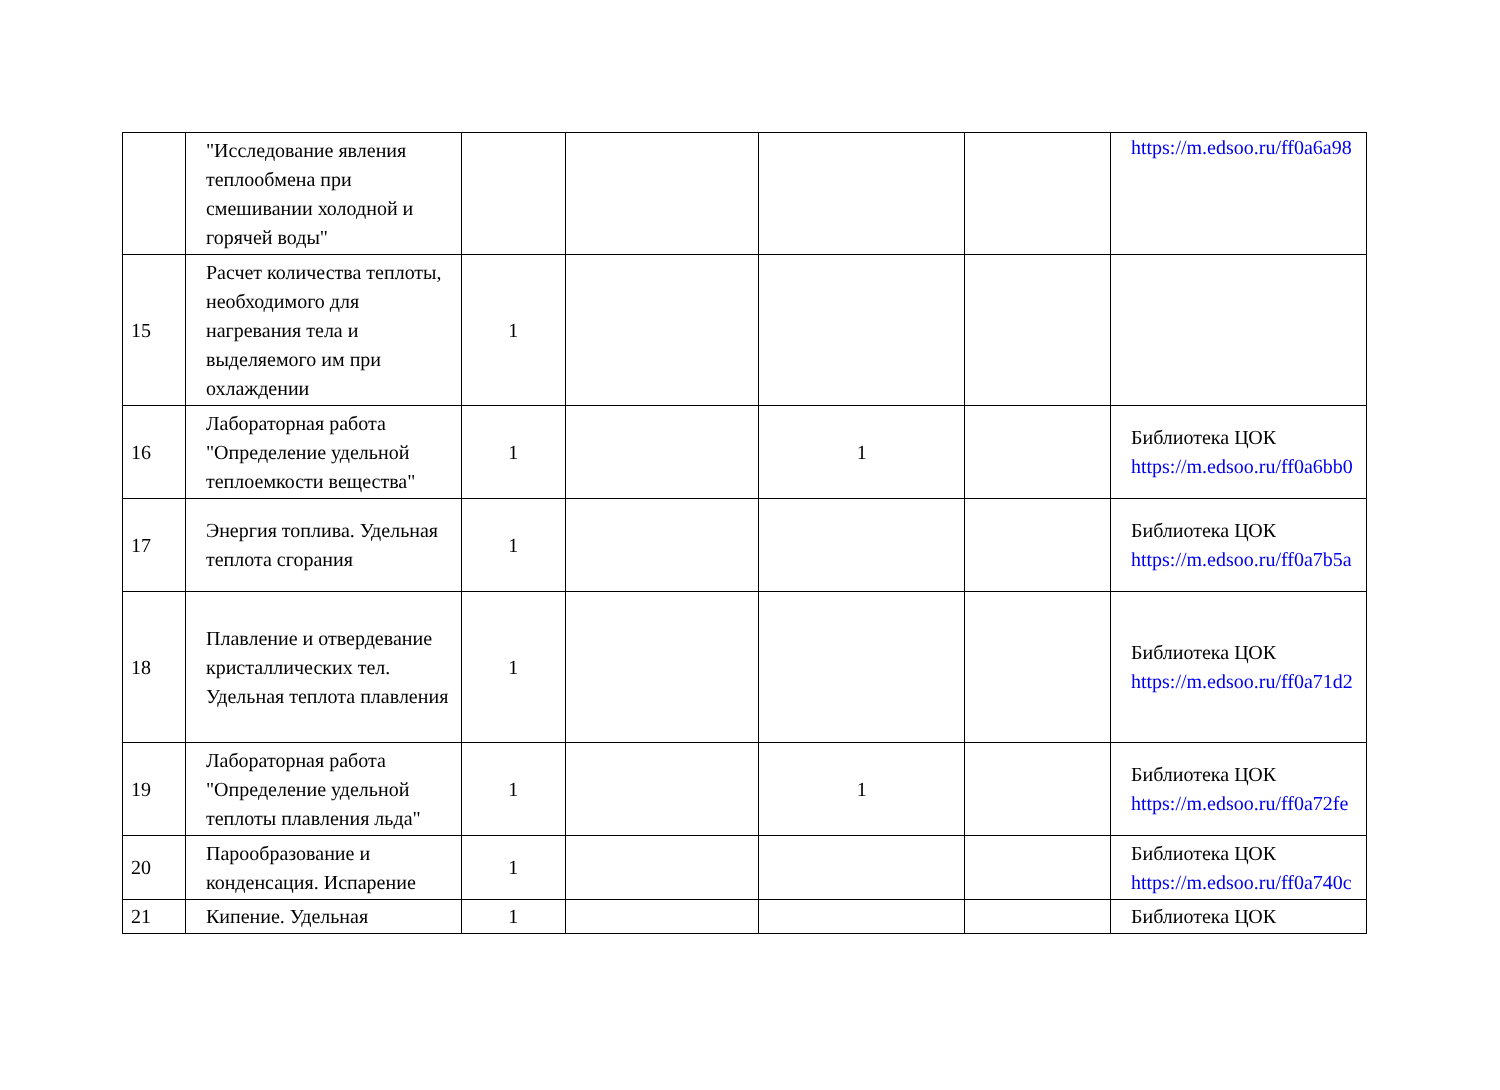| | "Исследование явления теплообмена при смешивании холодной и горячей воды" | | | | | https://m.edsoo.ru/ff0a6a98 |
| 15 | Расчет количества теплоты, необходимого для нагревания тела и выделяемого им при охлаждении | 1 | | | | |
| 16 | Лабораторная работа "Определение удельной теплоемкости вещества" | 1 | | 1 | | Библиотека ЦОК https://m.edsoo.ru/ff0a6bb0 |
| 17 | Энергия топлива. Удельная теплота сгорания | 1 | | | | Библиотека ЦОК https://m.edsoo.ru/ff0a7b5a |
| 18 | Плавление и отвердевание кристаллических тел. Удельная теплота плавления | 1 | | | | Библиотека ЦОК https://m.edsoo.ru/ff0a71d2 |
| 19 | Лабораторная работа "Определение удельной теплоты плавления льда" | 1 | | 1 | | Библиотека ЦОК https://m.edsoo.ru/ff0a72fe |
| 20 | Парообразование и конденсация. Испарение | 1 | | | | Библиотека ЦОК https://m.edsoo.ru/ff0a740c |
| 21 | Кипение. Удельная | 1 | | | | Библиотека ЦОК |